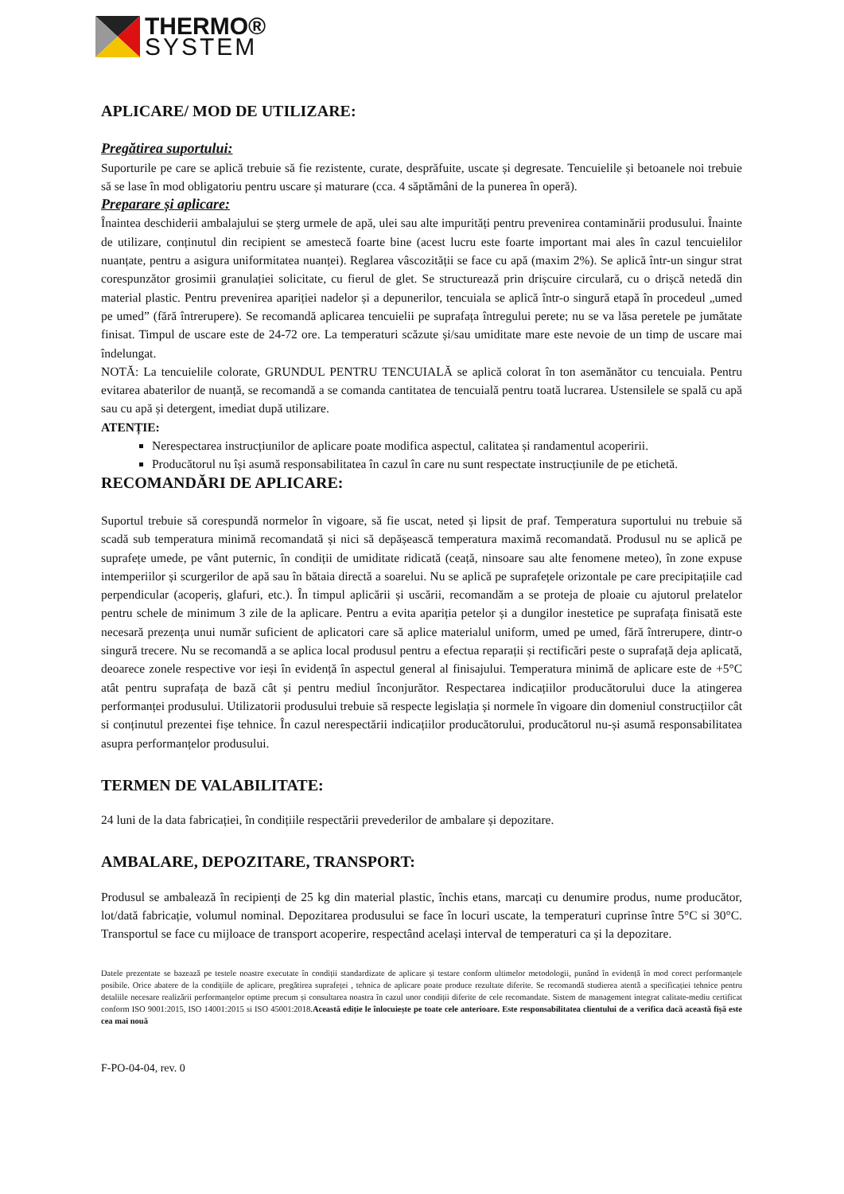THERMO®
SYSTEM
APLICARE/ MOD DE UTILIZARE:
Pregătirea suportului:
Suporturile pe care se aplică trebuie să fie rezistente, curate, desprăfuite, uscate și degresate. Tencuielile și betoanele noi trebuie să se lase în mod obligatoriu pentru uscare și maturare (cca. 4 săptămâni de la punerea în operă).
Preparare și aplicare:
Înaintea deschiderii ambalajului se șterg urmele de apă, ulei sau alte impurități pentru prevenirea contaminării produsului. Înainte de utilizare, conținutul din recipient se amestecă foarte bine (acest lucru este foarte important mai ales în cazul tencuielilor nuanțate, pentru a asigura uniformitatea nuanței). Reglarea vâscozității se face cu apă (maxim 2%). Se aplică într-un singur strat corespunzător grosimii granulației solicitate, cu fierul de glet. Se structurează prin drișcuire circulară, cu o drișcă netedă din material plastic. Pentru prevenirea apariției nadelor și a depunerilor, tencuiala se aplică într-o singură etapă în procedeul „umed pe umed” (fără întrerupere). Se recomandă aplicarea tencuielii pe suprafața întregului perete; nu se va lăsa peretele pe jumătate finisat. Timpul de uscare este de 24-72 ore. La temperaturi scăzute și/sau umiditate mare este nevoie de un timp de uscare mai îndelungat.
NOTĂ: La tencuielile colorate, GRUNDUL PENTRU TENCUIALĂ se aplică colorat în ton asemănător cu tencuiala. Pentru evitarea abaterilor de nuanță, se recomandă a se comanda cantitatea de tencuială pentru toată lucrarea. Ustensilele se spală cu apă sau cu apă și detergent, imediat după utilizare.
ATENȚIE:
Nerespectarea instrucțiunilor de aplicare poate modifica aspectul, calitatea și randamentul acoperirii.
Producătorul nu își asumă responsabilitatea în cazul în care nu sunt respectate instrucțiunile de pe etichetă.
RECOMANDĂRI DE APLICARE:
Suportul trebuie să corespundă normelor în vigoare, să fie uscat, neted și lipsit de praf. Temperatura suportului nu trebuie să scadă sub temperatura minimă recomandată și nici să depășească temperatura maximă recomandată. Produsul nu se aplică pe suprafețe umede, pe vânt puternic, în condiții de umiditate ridicată (ceață, ninsoare sau alte fenomene meteo), în zone expuse intemperiilor și scurgerilor de apă sau în bătaia directă a soarelui. Nu se aplică pe suprafețele orizontale pe care precipitațiile cad perpendicular (acoperiș, glafuri, etc.). În timpul aplicării și uscării, recomandăm a se proteja de ploaie cu ajutorul prelatelor pentru schele de minimum 3 zile de la aplicare. Pentru a evita apariția petelor și a dungilor inestetice pe suprafața finisată este necesară prezența unui număr suficient de aplicatori care să aplice materialul uniform, umed pe umed, fără întrerupere, dintr-o singură trecere. Nu se recomandă a se aplica local produsul pentru a efectua reparații și rectificări peste o suprafață deja aplicată, deoarece zonele respective vor ieși în evidență în aspectul general al finisajului. Temperatura minimă de aplicare este de +5°C atât pentru suprafața de bază cât și pentru mediul înconjurător. Respectarea indicațiilor producătorului duce la atingerea performanței produsului. Utilizatorii produsului trebuie să respecte legislația și normele în vigoare din domeniul construcțiilor cât si conținutul prezentei fișe tehnice. În cazul nerespectării indicațiilor producătorului, producătorul nu-și asumă responsabilitatea asupra performanțelor produsului.
TERMEN DE VALABILITATE:
24 luni de la data fabricației, în condițiile respectării prevederilor de ambalare și depozitare.
AMBALARE, DEPOZITARE, TRANSPORT:
Produsul se ambalează în recipienți de 25 kg din material plastic, închis etans, marcați cu denumire produs, nume producător, lot/dată fabricație, volumul nominal. Depozitarea produsului se face în locuri uscate, la temperaturi cuprinse între 5°C si 30°C. Transportul se face cu mijloace de transport acoperire, respectând același interval de temperaturi ca și la depozitare.
Datele prezentate se bazează pe testele noastre executate în condiții standardizate de aplicare și testare conform ultimelor metodologii, punând în evidență în mod corect performanțele posibile. Orice abatere de la condițiile de aplicare, pregătirea suprafeței , tehnica de aplicare poate produce rezultate diferite. Se recomandă studierea atentă a specificației tehnice pentru detaliile necesare realizării performanțelor optime precum și consultarea noastra în cazul unor condiții diferite de cele recomandate. Sistem de management integrat calitate-mediu certificat conform ISO 9001:2015, ISO 14001:2015 si ISO 45001:2018.Această ediție le înlocuiește pe toate cele anterioare. Este responsabilitatea clientului de a verifica dacă această fișă este cea mai nouă
F-PO-04-04, rev. 0